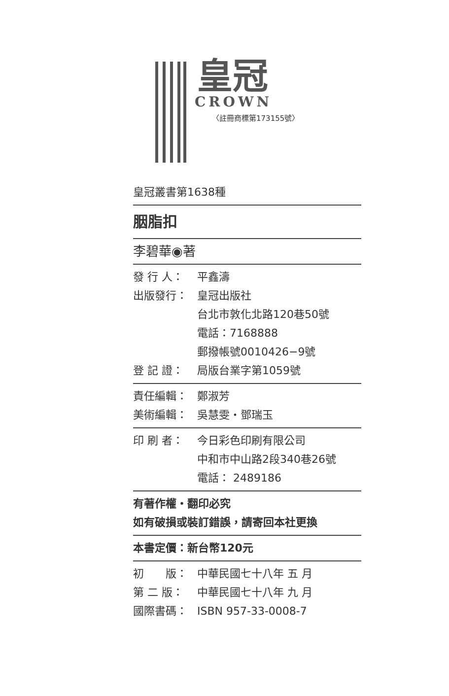皇冠
CROWN
〈註冊商標第173155號〉
皇冠叢書第1638種
胭脂扣
李碧華◉著
發 行 人： 平鑫濤
出版發行： 皇冠出版社
台北市敦化北路120巷50號
電話：7168888
郵撥帳號0010426−9號
登 記 證： 局版台業字第1059號
責任編輯： 鄭淑芳
美術編輯： 吳慧雯・鄧瑞玉
印 刷 者： 今日彩色印刷有限公司
中和市中山路2段340巷26號
電話： 2489186
有著作權・翻印必究
如有破損或裝訂錯誤，請寄回本社更換
本書定價：新台幣120元
初　　版： 中華民國七十八年 五 月
第 二 版： 中華民國七十八年 九 月
國際書碼： ISBN 957-33-0008-7